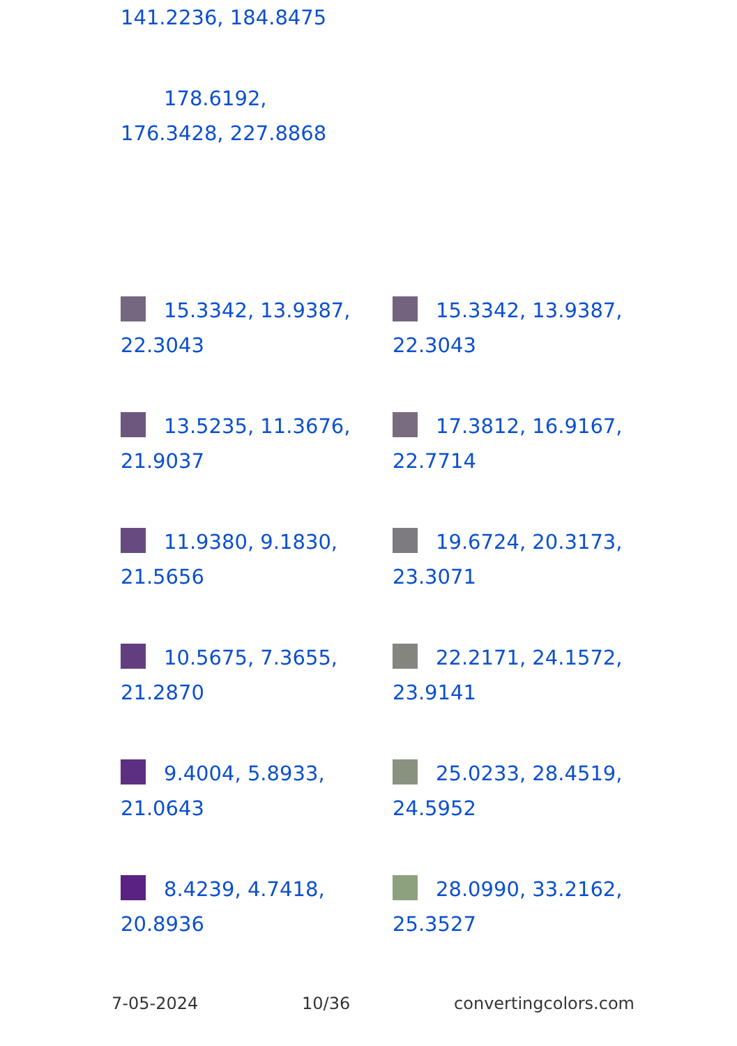141.2236, 184.8475
178.6192,
176.3428, 227.8868
15.3342, 13.9387, 22.3043
15.3342, 13.9387, 22.3043
13.5235, 11.3676, 21.9037
17.3812, 16.9167, 22.7714
11.9380, 9.1830, 21.5656
19.6724, 20.3173, 23.3071
10.5675, 7.3655, 21.2870
22.2171, 24.1572, 23.9141
9.4004, 5.8933, 21.0643
25.0233, 28.4519, 24.5952
8.4239, 4.7418, 20.8936
28.0990, 33.2162, 25.3527
7-05-2024 10/36 convertingcolors.com